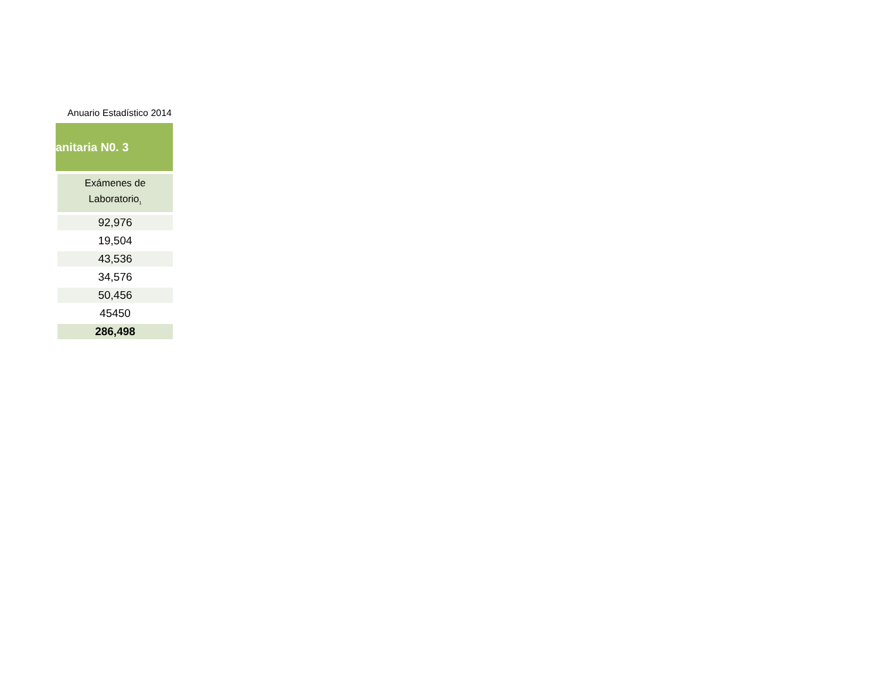Anuario Estadístico 2014
anitaria N0. 3
| Exámenes de Laboratorio<sub>1</sub> |
| --- |
| 92,976 |
| 19,504 |
| 43,536 |
| 34,576 |
| 50,456 |
| 45450 |
| 286,498 |